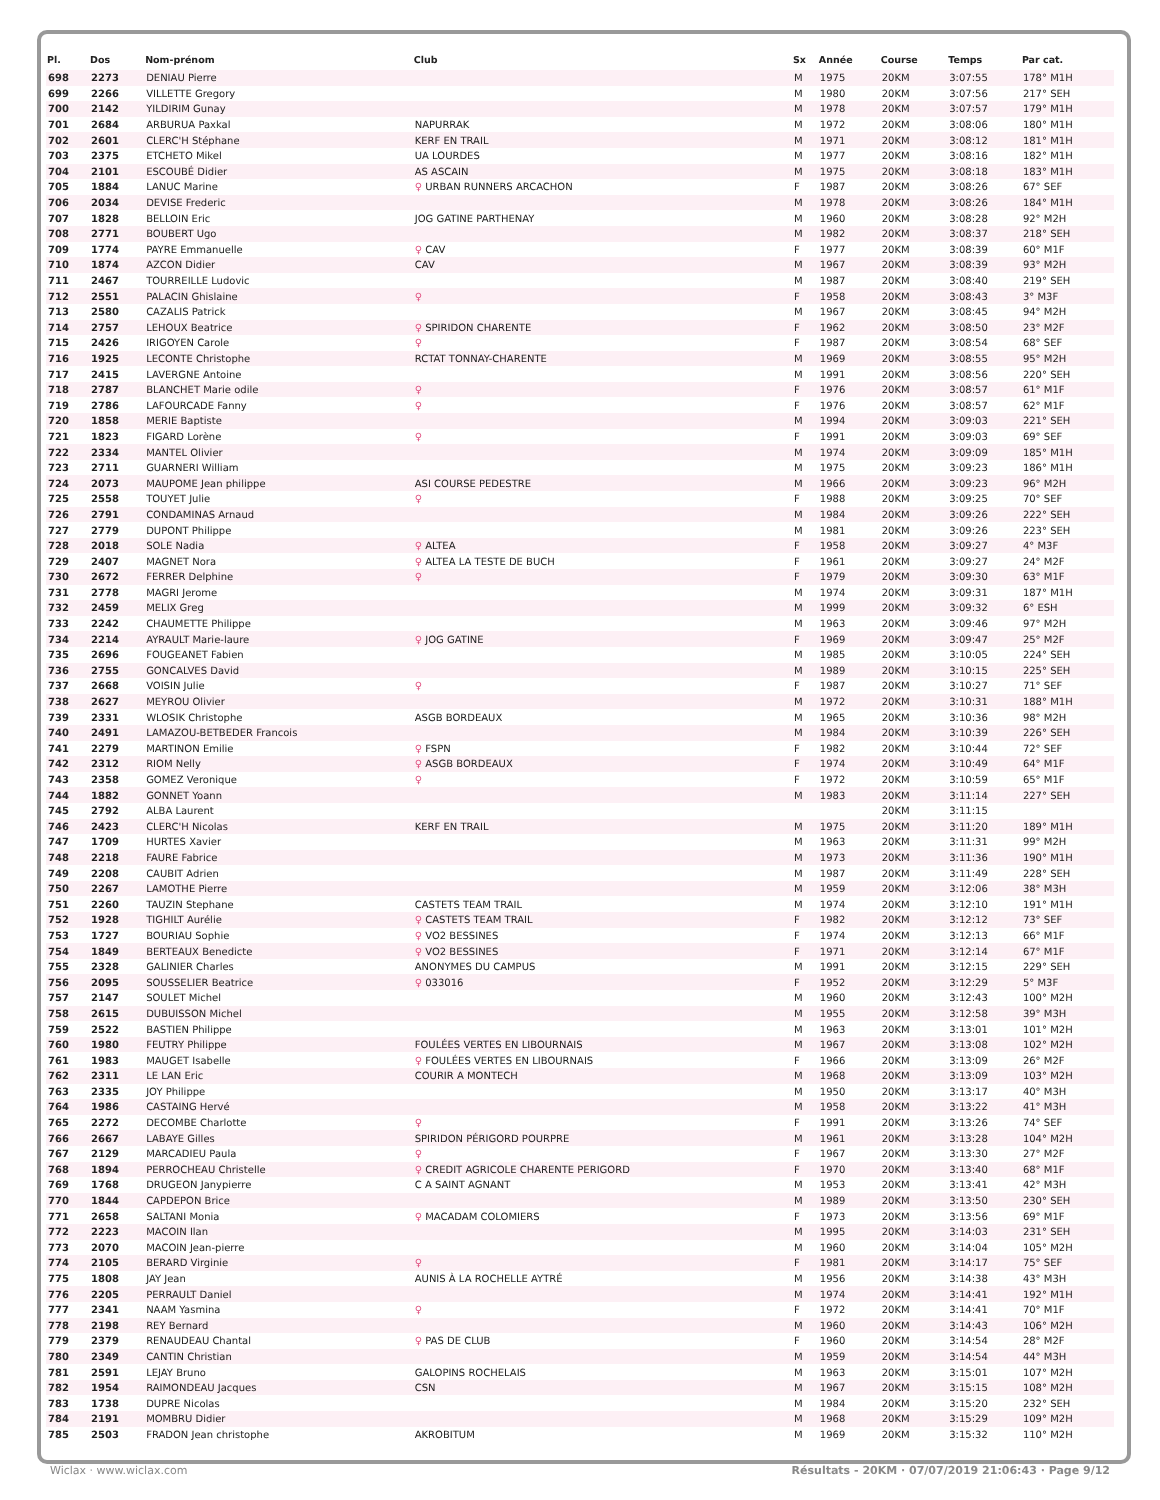| Pl. | Dos | Nom-prénom | Club | Sx | Année | Course | Temps | Par cat. |
| --- | --- | --- | --- | --- | --- | --- | --- | --- |
| 698 | 2273 | DENIAU Pierre | | M | 1975 | 20KM | 3:07:55 | 178° M1H |
| 699 | 2266 | VILLETTE Gregory | | M | 1980 | 20KM | 3:07:56 | 217° SEH |
| 700 | 2142 | YILDIRIM Gunay | | M | 1978 | 20KM | 3:07:57 | 179° M1H |
| 701 | 2684 | ARBURUA Paxkal | NAPURRAK | M | 1972 | 20KM | 3:08:06 | 180° M1H |
| 702 | 2601 | CLERC'H Stéphane | KERF EN TRAIL | M | 1971 | 20KM | 3:08:12 | 181° M1H |
| 703 | 2375 | ETCHETO Mikel | UA LOURDES | M | 1977 | 20KM | 3:08:16 | 182° M1H |
| 704 | 2101 | ESCOUBÉ Didier | AS ASCAIN | M | 1975 | 20KM | 3:08:18 | 183° M1H |
| 705 | 1884 | LANUC Marine | ♀ URBAN RUNNERS ARCACHON | F | 1987 | 20KM | 3:08:26 | 67° SEF |
| 706 | 2034 | DEVISE Frederic | | M | 1978 | 20KM | 3:08:26 | 184° M1H |
| 707 | 1828 | BELLOIN Eric | JOG GATINE PARTHENAY | M | 1960 | 20KM | 3:08:28 | 92° M2H |
| 708 | 2771 | BOUBERT Ugo | | M | 1982 | 20KM | 3:08:37 | 218° SEH |
| 709 | 1774 | PAYRE Emmanuelle | ♀ CAV | F | 1977 | 20KM | 3:08:39 | 60° M1F |
| 710 | 1874 | AZCON Didier | CAV | M | 1967 | 20KM | 3:08:39 | 93° M2H |
| 711 | 2467 | TOURREILLE Ludovic | | M | 1987 | 20KM | 3:08:40 | 219° SEH |
| 712 | 2551 | PALACIN Ghislaine | ♀ | F | 1958 | 20KM | 3:08:43 | 3° M3F |
| 713 | 2580 | CAZALIS Patrick | | M | 1967 | 20KM | 3:08:45 | 94° M2H |
| 714 | 2757 | LEHOUX Beatrice | ♀ SPIRIDON CHARENTE | F | 1962 | 20KM | 3:08:50 | 23° M2F |
| 715 | 2426 | IRIGOYEN Carole | ♀ | F | 1987 | 20KM | 3:08:54 | 68° SEF |
| 716 | 1925 | LECONTE Christophe | RCTAT TONNAY-CHARENTE | M | 1969 | 20KM | 3:08:55 | 95° M2H |
| 717 | 2415 | LAVERGNE Antoine | | M | 1991 | 20KM | 3:08:56 | 220° SEH |
| 718 | 2787 | BLANCHET Marie odile | ♀ | F | 1976 | 20KM | 3:08:57 | 61° M1F |
| 719 | 2786 | LAFOURCADE Fanny | ♀ | F | 1976 | 20KM | 3:08:57 | 62° M1F |
| 720 | 1858 | MERIE Baptiste | | M | 1994 | 20KM | 3:09:03 | 221° SEH |
| 721 | 1823 | FIGARD Lorène | ♀ | F | 1991 | 20KM | 3:09:03 | 69° SEF |
| 722 | 2334 | MANTEL Olivier | | M | 1974 | 20KM | 3:09:09 | 185° M1H |
| 723 | 2711 | GUARNERI William | | M | 1975 | 20KM | 3:09:23 | 186° M1H |
| 724 | 2073 | MAUPOME Jean philippe | ASI COURSE PEDESTRE | M | 1966 | 20KM | 3:09:23 | 96° M2H |
| 725 | 2558 | TOUYET Julie | ♀ | F | 1988 | 20KM | 3:09:25 | 70° SEF |
| 726 | 2791 | CONDAMINAS Arnaud | | M | 1984 | 20KM | 3:09:26 | 222° SEH |
| 727 | 2779 | DUPONT Philippe | | M | 1981 | 20KM | 3:09:26 | 223° SEH |
| 728 | 2018 | SOLE Nadia | ♀ ALTEA | F | 1958 | 20KM | 3:09:27 | 4° M3F |
| 729 | 2407 | MAGNET Nora | ♀ ALTEA LA TESTE DE BUCH | F | 1961 | 20KM | 3:09:27 | 24° M2F |
| 730 | 2672 | FERRER Delphine | ♀ | F | 1979 | 20KM | 3:09:30 | 63° M1F |
| 731 | 2778 | MAGRI Jerome | | M | 1974 | 20KM | 3:09:31 | 187° M1H |
| 732 | 2459 | MELIX Greg | | M | 1999 | 20KM | 3:09:32 | 6° ESH |
| 733 | 2242 | CHAUMETTE Philippe | | M | 1963 | 20KM | 3:09:46 | 97° M2H |
| 734 | 2214 | AYRAULT Marie-laure | ♀ JOG GATINE | F | 1969 | 20KM | 3:09:47 | 25° M2F |
| 735 | 2696 | FOUGEANET Fabien | | M | 1985 | 20KM | 3:10:05 | 224° SEH |
| 736 | 2755 | GONCALVES David | | M | 1989 | 20KM | 3:10:15 | 225° SEH |
| 737 | 2668 | VOISIN Julie | ♀ | F | 1987 | 20KM | 3:10:27 | 71° SEF |
| 738 | 2627 | MEYROU Olivier | | M | 1972 | 20KM | 3:10:31 | 188° M1H |
| 739 | 2331 | WLOSIK Christophe | ASGB BORDEAUX | M | 1965 | 20KM | 3:10:36 | 98° M2H |
| 740 | 2491 | LAMAZOU-BETBEDER Francois | | M | 1984 | 20KM | 3:10:39 | 226° SEH |
| 741 | 2279 | MARTINON Emilie | ♀ FSPN | F | 1982 | 20KM | 3:10:44 | 72° SEF |
| 742 | 2312 | RIOM Nelly | ♀ ASGB BORDEAUX | F | 1974 | 20KM | 3:10:49 | 64° M1F |
| 743 | 2358 | GOMEZ Veronique | ♀ | F | 1972 | 20KM | 3:10:59 | 65° M1F |
| 744 | 1882 | GONNET Yoann | | M | 1983 | 20KM | 3:11:14 | 227° SEH |
| 745 | 2792 | ALBA Laurent | | | | 20KM | 3:11:15 | |
| 746 | 2423 | CLERC'H Nicolas | KERF EN TRAIL | M | 1975 | 20KM | 3:11:20 | 189° M1H |
| 747 | 1709 | HURTES Xavier | | M | 1963 | 20KM | 3:11:31 | 99° M2H |
| 748 | 2218 | FAURE Fabrice | | M | 1973 | 20KM | 3:11:36 | 190° M1H |
| 749 | 2208 | CAUBIT Adrien | | M | 1987 | 20KM | 3:11:49 | 228° SEH |
| 750 | 2267 | LAMOTHE Pierre | | M | 1959 | 20KM | 3:12:06 | 38° M3H |
| 751 | 2260 | TAUZIN Stephane | CASTETS TEAM TRAIL | M | 1974 | 20KM | 3:12:10 | 191° M1H |
| 752 | 1928 | TIGHILT Aurélie | ♀ CASTETS TEAM TRAIL | F | 1982 | 20KM | 3:12:12 | 73° SEF |
| 753 | 1727 | BOURIAU Sophie | ♀ VO2 BESSINES | F | 1974 | 20KM | 3:12:13 | 66° M1F |
| 754 | 1849 | BERTEAUX Benedicte | ♀ VO2 BESSINES | F | 1971 | 20KM | 3:12:14 | 67° M1F |
| 755 | 2328 | GALINIER Charles | ANONYMES DU CAMPUS | M | 1991 | 20KM | 3:12:15 | 229° SEH |
| 756 | 2095 | SOUSSELIER Beatrice | ♀ 033016 | F | 1952 | 20KM | 3:12:29 | 5° M3F |
| 757 | 2147 | SOULET Michel | | M | 1960 | 20KM | 3:12:43 | 100° M2H |
| 758 | 2615 | DUBUISSON Michel | | M | 1955 | 20KM | 3:12:58 | 39° M3H |
| 759 | 2522 | BASTIEN Philippe | | M | 1963 | 20KM | 3:13:01 | 101° M2H |
| 760 | 1980 | FEUTRY Philippe | FOULÉES VERTES EN LIBOURNAIS | M | 1967 | 20KM | 3:13:08 | 102° M2H |
| 761 | 1983 | MAUGET Isabelle | ♀ FOULÉES VERTES EN LIBOURNAIS | F | 1966 | 20KM | 3:13:09 | 26° M2F |
| 762 | 2311 | LE LAN Eric | COURIR A MONTECH | M | 1968 | 20KM | 3:13:09 | 103° M2H |
| 763 | 2335 | JOY Philippe | | M | 1950 | 20KM | 3:13:17 | 40° M3H |
| 764 | 1986 | CASTAING Hervé | | M | 1958 | 20KM | 3:13:22 | 41° M3H |
| 765 | 2272 | DECOMBE Charlotte | ♀ | F | 1991 | 20KM | 3:13:26 | 74° SEF |
| 766 | 2667 | LABAYE Gilles | SPIRIDON PÉRIGORD POURPRE | M | 1961 | 20KM | 3:13:28 | 104° M2H |
| 767 | 2129 | MARCADIEU Paula | ♀ | F | 1967 | 20KM | 3:13:30 | 27° M2F |
| 768 | 1894 | PERROCHEAU Christelle | ♀ CREDIT AGRICOLE CHARENTE PERIGORD | F | 1970 | 20KM | 3:13:40 | 68° M1F |
| 769 | 1768 | DRUGEON Janypierre | C A SAINT AGNANT | M | 1953 | 20KM | 3:13:41 | 42° M3H |
| 770 | 1844 | CAPDEPON Brice | | M | 1989 | 20KM | 3:13:50 | 230° SEH |
| 771 | 2658 | SALTANI Monia | ♀ MACADAM COLOMIERS | F | 1973 | 20KM | 3:13:56 | 69° M1F |
| 772 | 2223 | MACOIN Ilan | | M | 1995 | 20KM | 3:14:03 | 231° SEH |
| 773 | 2070 | MACOIN Jean-pierre | | M | 1960 | 20KM | 3:14:04 | 105° M2H |
| 774 | 2105 | BERARD Virginie | ♀ | F | 1981 | 20KM | 3:14:17 | 75° SEF |
| 775 | 1808 | JAY Jean | AUNIS À LA ROCHELLE AYTRÉ | M | 1956 | 20KM | 3:14:38 | 43° M3H |
| 776 | 2205 | PERRAULT Daniel | | M | 1974 | 20KM | 3:14:41 | 192° M1H |
| 777 | 2341 | NAAM Yasmina | ♀ | F | 1972 | 20KM | 3:14:41 | 70° M1F |
| 778 | 2198 | REY Bernard | | M | 1960 | 20KM | 3:14:43 | 106° M2H |
| 779 | 2379 | RENAUDEAU Chantal | ♀ PAS DE CLUB | F | 1960 | 20KM | 3:14:54 | 28° M2F |
| 780 | 2349 | CANTIN Christian | | M | 1959 | 20KM | 3:14:54 | 44° M3H |
| 781 | 2591 | LEJAY Bruno | GALOPINS ROCHELAIS | M | 1963 | 20KM | 3:15:01 | 107° M2H |
| 782 | 1954 | RAIMONDEAU Jacques | CSN | M | 1967 | 20KM | 3:15:15 | 108° M2H |
| 783 | 1738 | DUPRE Nicolas | | M | 1984 | 20KM | 3:15:20 | 232° SEH |
| 784 | 2191 | MOMBRU Didier | | M | 1968 | 20KM | 3:15:29 | 109° M2H |
| 785 | 2503 | FRADON Jean christophe | AKROBITUM | M | 1969 | 20KM | 3:15:32 | 110° M2H |
Wiclax · www.wiclax.com Résultats - 20KM · 07/07/2019 21:06:43 · Page 9/12